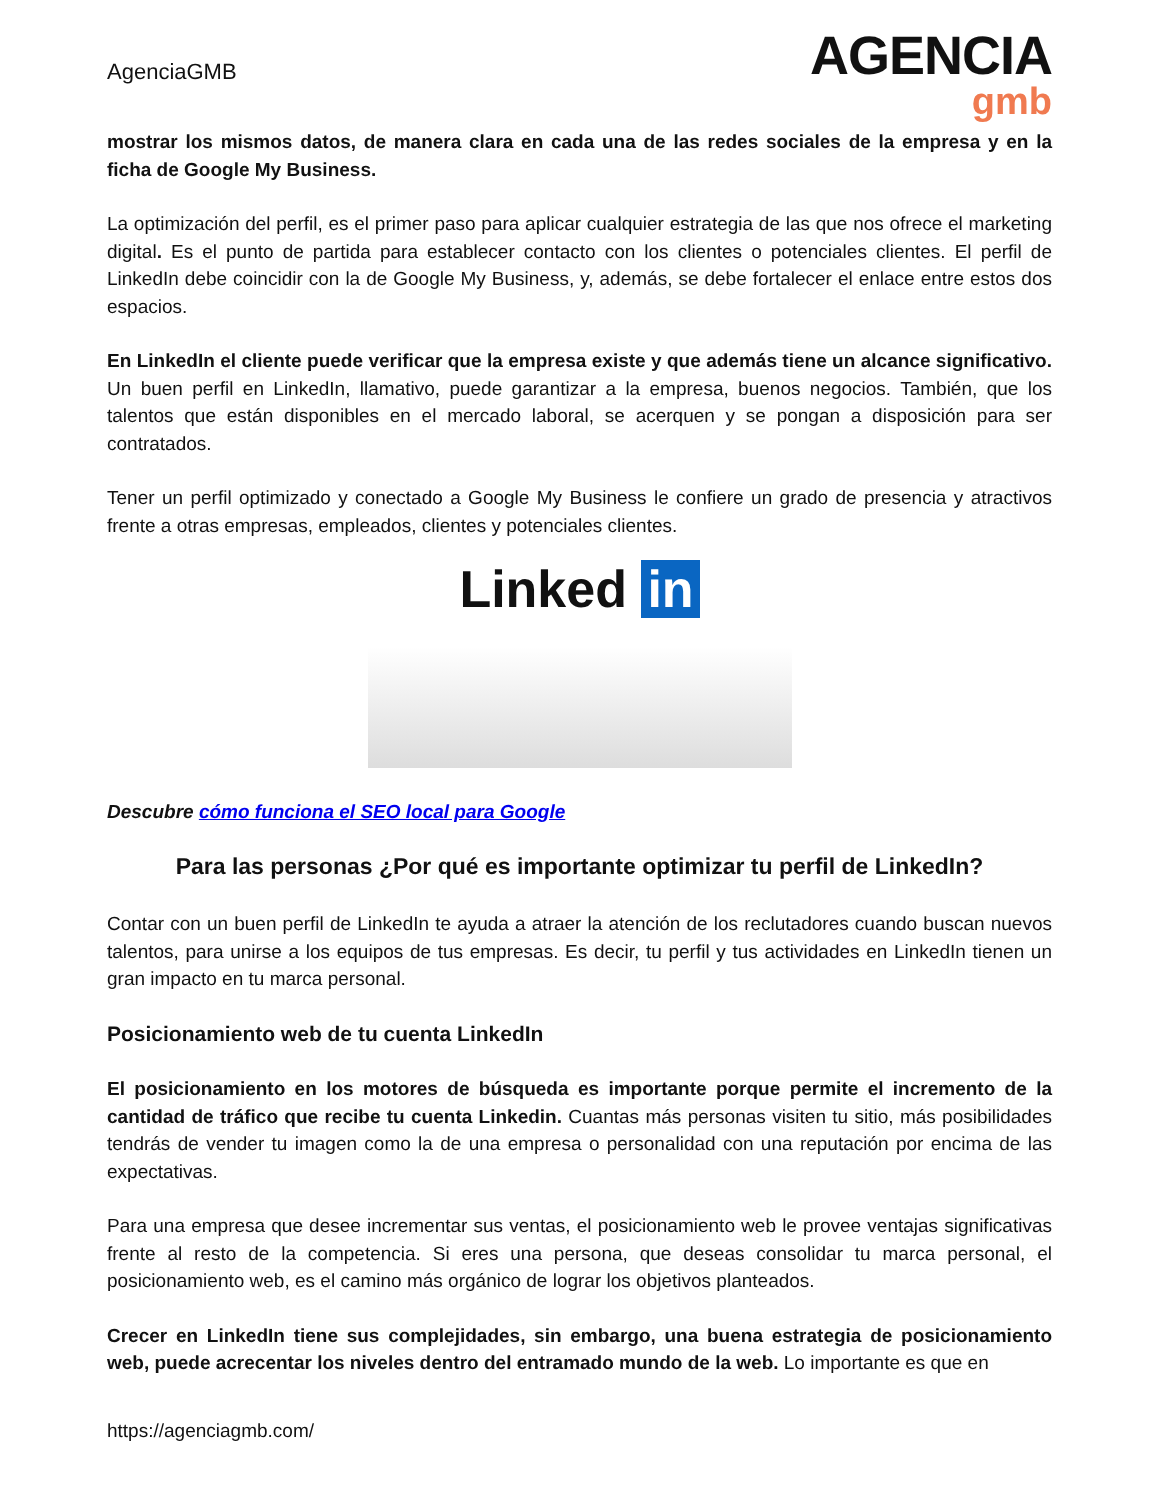AgenciaGMB
AGENCIA
gmb
mostrar los mismos datos, de manera clara en cada una de las redes sociales de la empresa y en la ficha de Google My Business.
La optimización del perfil, es el primer paso para aplicar cualquier estrategia de las que nos ofrece el marketing digital. Es el punto de partida para establecer contacto con los clientes o potenciales clientes. El perfil de LinkedIn debe coincidir con la de Google My Business, y, además, se debe fortalecer el enlace entre estos dos espacios.
En LinkedIn el cliente puede verificar que la empresa existe y que además tiene un alcance significativo. Un buen perfil en LinkedIn, llamativo, puede garantizar a la empresa, buenos negocios. También, que los talentos que están disponibles en el mercado laboral, se acerquen y se pongan a disposición para ser contratados.
Tener un perfil optimizado y conectado a Google My Business le confiere un grado de presencia y atractivos frente a otras empresas, empleados, clientes y potenciales clientes.
Linked in
Descubre cómo funciona el SEO local para Google
Para las personas ¿Por qué es importante optimizar tu perfil de LinkedIn?
Contar con un buen perfil de LinkedIn te ayuda a atraer la atención de los reclutadores cuando buscan nuevos talentos, para unirse a los equipos de tus empresas. Es decir, tu perfil y tus actividades en LinkedIn tienen un gran impacto en tu marca personal.
Posicionamiento web de tu cuenta LinkedIn
El posicionamiento en los motores de búsqueda es importante porque permite el incremento de la cantidad de tráfico que recibe tu cuenta Linkedin. Cuantas más personas visiten tu sitio, más posibilidades tendrás de vender tu imagen como la de una empresa o personalidad con una reputación por encima de las expectativas.
Para una empresa que desee incrementar sus ventas, el posicionamiento web le provee ventajas significativas frente al resto de la competencia. Si eres una persona, que deseas consolidar tu marca personal, el posicionamiento web, es el camino más orgánico de lograr los objetivos planteados.
Crecer en LinkedIn tiene sus complejidades, sin embargo, una buena estrategia de posicionamiento web, puede acrecentar los niveles dentro del entramado mundo de la web. Lo importante es que en
https://agenciagmb.com/